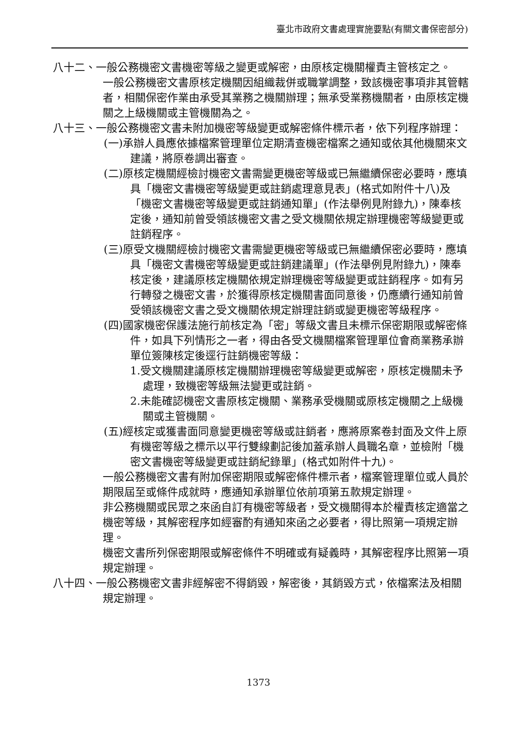臺北市政府文書處理實施要點(有關文書保密部分)
八十二、一般公務機密文書機密等級之變更或解密，由原核定機關權責主管核定之。
一般公務機密文書原核定機關因組織裁併或職掌調整，致該機密事項非其管轄者，相關保密作業由承受其業務之機關辦理；無承受業務機關者，由原核定機關之上級機關或主管機關為之。
八十三、一般公務機密文書未附加機密等級變更或解密條件標示者，依下列程序辦理：
(一)承辦人員應依據檔案管理單位定期清查機密檔案之通知或依其他機關來文建議，將原卷調出審查。
(二)原核定機關經檢討機密文書需變更機密等級或已無繼續保密必要時，應填具「機密文書機密等級變更或註銷處理意見表」(格式如附件十八)及「機密文書機密等級變更或註銷通知單」(作法舉例見附錄九)，陳奉核定後，通知前曾受領該機密文書之受文機關依規定辦理機密等級變更或註銷程序。
(三)原受文機關經檢討機密文書需變更機密等級或已無繼續保密必要時，應填具「機密文書機密等級變更或註銷建議單」(作法舉例見附錄九)，陳奉核定後，建議原核定機關依規定辦理機密等級變更或註銷程序。如有另行轉發之機密文書，於獲得原核定機關書面同意後，仍應續行通知前曾受領該機密文書之受文機關依規定辦理註銷或變更機密等級程序。
(四)國家機密保護法施行前核定為「密」等級文書且未標示保密期限或解密條件，如具下列情形之一者，得由各受文機關檔案管理單位會商業務承辦單位簽陳核定後逕行註銷機密等級：
1.受文機關建議原核定機關辦理機密等級變更或解密，原核定機關未予處理，致機密等級無法變更或註銷。
2.未能確認機密文書原核定機關、業務承受機關或原核定機關之上級機關或主管機關。
(五)經核定或獲書面同意變更機密等級或註銷者，應將原案卷封面及文件上原有機密等級之標示以平行雙線劃記後加蓋承辦人員職名章，並檢附「機密文書機密等級變更或註銷紀錄單」(格式如附件十九)。
一般公務機密文書有附加保密期限或解密條件標示者，檔案管理單位或人員於期限屆至或條件成就時，應通知承辦單位依前項第五款規定辦理。
非公務機關或民眾之來函自訂有機密等級者，受文機關得本於權責核定適當之機密等級，其解密程序如經審酌有通知來函之必要者，得比照第一項規定辦理。
機密文書所列保密期限或解密條件不明確或有疑義時，其解密程序比照第一項規定辦理。
八十四、一般公務機密文書非經解密不得銷毀，解密後，其銷毀方式，依檔案法及相關規定辦理。
1373